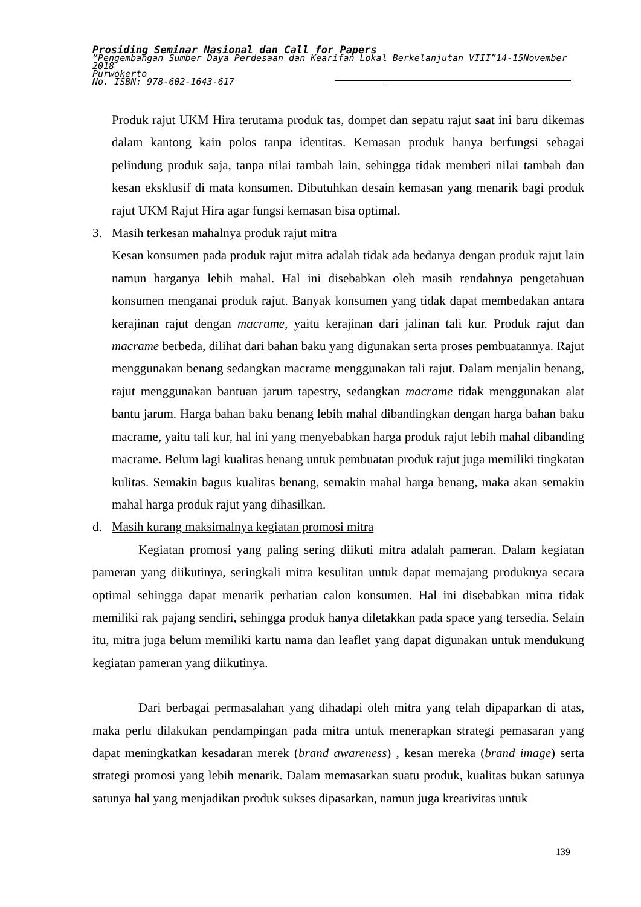Prosiding Seminar Nasional dan Call for Papers
”Pengembangan Sumber Daya Perdesaan dan Kearifan Lokal Berkelanjutan VIII”14-15November 2018
Purwokerto
No. ISBN: 978-602-1643-617
Produk rajut UKM Hira terutama produk tas, dompet dan sepatu rajut saat ini baru dikemas dalam kantong kain polos tanpa identitas. Kemasan produk hanya berfungsi sebagai pelindung produk saja, tanpa nilai tambah lain, sehingga tidak memberi nilai tambah dan kesan eksklusif di mata konsumen. Dibutuhkan desain kemasan yang menarik bagi produk rajut UKM Rajut Hira agar fungsi kemasan bisa optimal.
3. Masih terkesan mahalnya produk rajut mitra
Kesan konsumen pada produk rajut mitra adalah tidak ada bedanya dengan produk rajut lain namun harganya lebih mahal. Hal ini disebabkan oleh masih rendahnya pengetahuan konsumen menganai produk rajut. Banyak konsumen yang tidak dapat membedakan antara kerajinan rajut dengan macrame, yaitu kerajinan dari jalinan tali kur. Produk rajut dan macrame berbeda, dilihat dari bahan baku yang digunakan serta proses pembuatannya. Rajut menggunakan benang sedangkan macrame menggunakan tali rajut. Dalam menjalin benang, rajut menggunakan bantuan jarum tapestry, sedangkan macrame tidak menggunakan alat bantu jarum. Harga bahan baku benang lebih mahal dibandingkan dengan harga bahan baku macrame, yaitu tali kur, hal ini yang menyebabkan harga produk rajut lebih mahal dibanding macrame. Belum lagi kualitas benang untuk pembuatan produk rajut juga memiliki tingkatan kulitas. Semakin bagus kualitas benang, semakin mahal harga benang, maka akan semakin mahal harga produk rajut yang dihasilkan.
d. Masih kurang maksimalnya kegiatan promosi mitra
Kegiatan promosi yang paling sering diikuti mitra adalah pameran. Dalam kegiatan pameran yang diikutinya, seringkali mitra kesulitan untuk dapat memajang produknya secara optimal sehingga dapat menarik perhatian calon konsumen. Hal ini disebabkan mitra tidak memiliki rak pajang sendiri, sehingga produk hanya diletakkan pada space yang tersedia. Selain itu, mitra juga belum memiliki kartu nama dan leaflet yang dapat digunakan untuk mendukung kegiatan pameran yang diikutinya.
Dari berbagai permasalahan yang dihadapi oleh mitra yang telah dipaparkan di atas, maka perlu dilakukan pendampingan pada mitra untuk menerapkan strategi pemasaran yang dapat meningkatkan kesadaran merek (brand awareness) , kesan mereka (brand image) serta strategi promosi yang lebih menarik. Dalam memasarkan suatu produk, kualitas bukan satunya satunya hal yang menjadikan produk sukses dipasarkan, namun juga kreativitas untuk
139